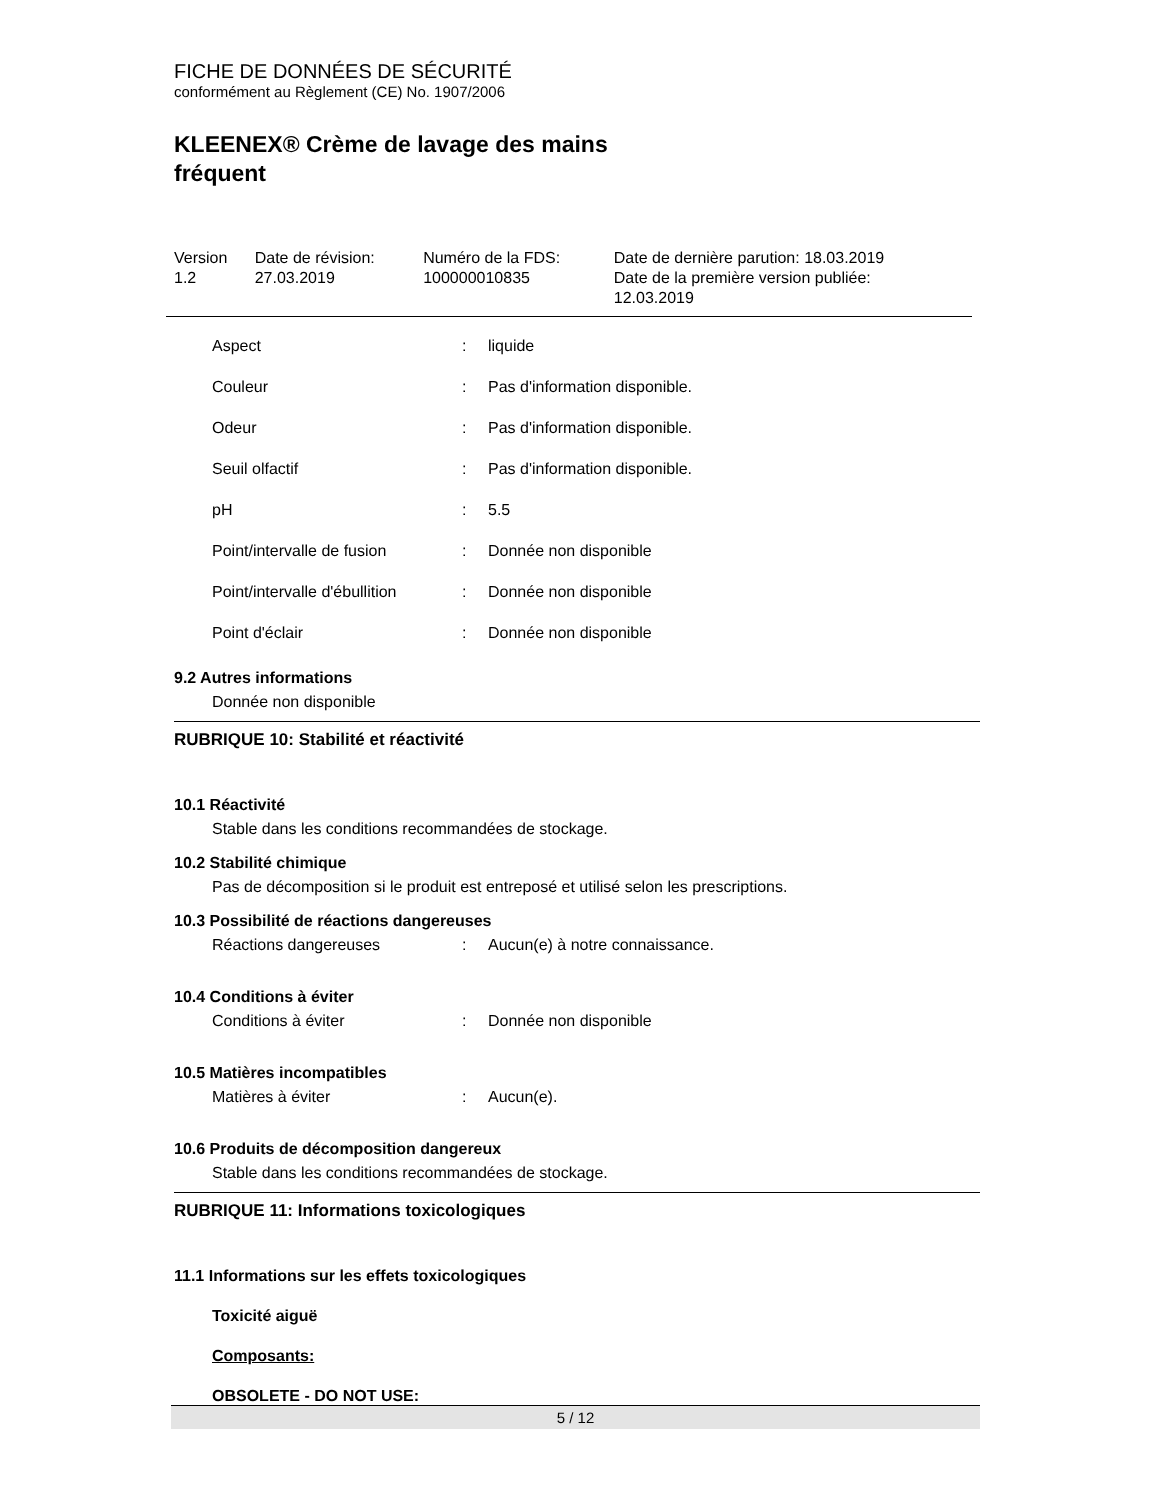FICHE DE DONNÉES DE SÉCURITÉ
conformément au Règlement (CE) No. 1907/2006
KLEENEX® Crème de lavage des mains
fréquent
| Version 1.2 | Date de révision: 27.03.2019 | Numéro de la FDS: 100000010835 | Date de dernière parution: 18.03.2019 Date de la première version publiée: 12.03.2019 |
| Aspect | : | liquide |
| Couleur | : | Pas d'information disponible. |
| Odeur | : | Pas d'information disponible. |
| Seuil olfactif | : | Pas d'information disponible. |
| pH | : | 5.5 |
| Point/intervalle de fusion | : | Donnée non disponible |
| Point/intervalle d'ébullition | : | Donnée non disponible |
| Point d'éclair | : | Donnée non disponible |
9.2 Autres informations
Donnée non disponible
RUBRIQUE 10: Stabilité et réactivité
10.1 Réactivité
Stable dans les conditions recommandées de stockage.
10.2 Stabilité chimique
Pas de décomposition si le produit est entreposé et utilisé selon les prescriptions.
10.3 Possibilité de réactions dangereuses
Réactions dangereuses: Aucun(e) à notre connaissance.
10.4 Conditions à éviter
Conditions à éviter: Donnée non disponible
10.5 Matières incompatibles
Matières à éviter: Aucun(e).
10.6 Produits de décomposition dangereux
Stable dans les conditions recommandées de stockage.
RUBRIQUE 11: Informations toxicologiques
11.1 Informations sur les effets toxicologiques
Toxicité aiguë
Composants:
OBSOLETE - DO NOT USE:
5 / 12